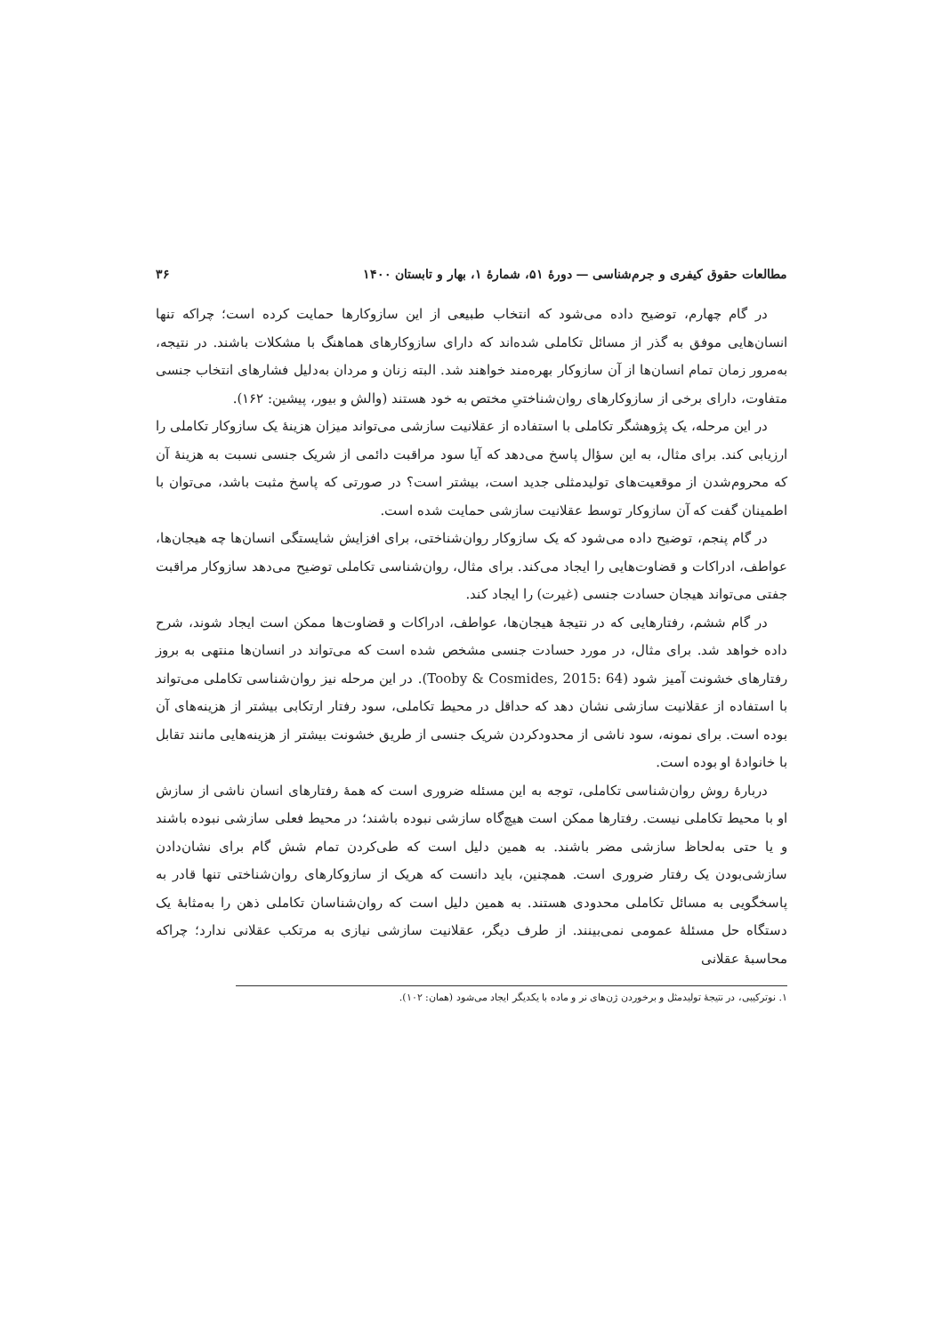مطالعات حقوق کیفری و جرم‌شناسی — دورهٔ ۵۱، شمارهٔ ۱، بهار و تابستان ۱۴۰۰ ۳۶
در گام چهارم، توضیح داده می‌شود که انتخاب طبیعی از این سازوکارها حمایت کرده است؛ چراکه تنها انسان‌هایی موفق به گذر از مسائل تکاملی شده‌اند که دارای سازوکارهای هماهنگ با مشکلات باشند. در نتیجه، به‌مرور زمان تمام انسان‌ها از آن سازوکار بهره‌مند خواهند شد. البته زنان و مردان به‌دلیل فشارهای انتخاب جنسی متفاوت، دارای برخی از سازوکارهای روان‌شناختیِ مختص به خود هستند (والش و بیور، پیشین: ۱۶۲).
در این مرحله، یک پژوهشگر تکاملی با استفاده از عقلانیت سازشی می‌تواند میزان هزینهٔ یک سازوکار تکاملی را ارزیابی کند. برای مثال، به این سؤال پاسخ می‌دهد که آیا سود مراقبت دائمی از شریک جنسی نسبت به هزینهٔ آن که محروم‌شدن از موقعیت‌های تولیدمثلی جدید است، بیشتر است؟ در صورتی که پاسخ مثبت باشد، می‌توان با اطمینان گفت که آن سازوکار توسط عقلانیت سازشی حمایت شده است.
در گام پنجم، توضیح داده می‌شود که یک سازوکار روان‌شناختی، برای افزایش شایستگی انسان‌ها چه هیجان‌ها، عواطف، ادراکات و قضاوت‌هایی را ایجاد می‌کند. برای مثال، روان‌شناسی تکاملی توضیح می‌دهد سازوکار مراقبت جفتی می‌تواند هیجان حسادت جنسی (غیرت) را ایجاد کند.
در گام ششم، رفتارهایی که در نتیجهٔ هیجان‌ها، عواطف، ادراکات و قضاوت‌ها ممکن است ایجاد شوند، شرح داده خواهد شد. برای مثال، در مورد حسادت جنسی مشخص شده است که می‌تواند در انسان‌ها منتهی به بروز رفتارهای خشونت آمیز شود (Tooby & Cosmides, 2015: 64). در این مرحله نیز روان‌شناسی تکاملی می‌تواند با استفاده از عقلانیت سازشی نشان دهد که حداقل در محیط تکاملی، سود رفتار ارتکابی بیشتر از هزینه‌های آن بوده است. برای نمونه، سود ناشی از محدودکردن شریک جنسی از طریق خشونت بیشتر از هزینه‌هایی مانند تقابل با خانوادهٔ او بوده است.
دربارهٔ روش روان‌شناسی تکاملی، توجه به این مسئله ضروری است که همهٔ رفتارهای انسان ناشی از سازش او با محیط تکاملی نیست. رفتارها ممکن است هیچ‌گاه سازشی نبوده باشند؛ در محیط فعلی سازشی نبوده باشند و یا حتی به‌لحاظ سازشی مضر باشند. به همین دلیل است که طی‌کردن تمام شش گام برای نشان‌دادن سازشی‌بودن یک رفتار ضروری است. همچنین، باید دانست که هریک از سازوکارهای روان‌شناختی تنها قادر به پاسخگویی به مسائل تکاملی محدودی هستند. به همین دلیل است که روان‌شناسان تکاملی ذهن را به‌مثابهٔ یک دستگاه حل مسئلهٔ عمومی نمی‌بینند. از طرف دیگر، عقلانیت سازشی نیازی به مرتکب عقلانی ندارد؛ چراکه محاسبهٔ عقلانی
۱. نوترکیبی، در نتیجهٔ تولیدمثل و برخوردن ژن‌های نر و ماده با یکدیگر ایجاد می‌شود (همان: ۱۰۲).